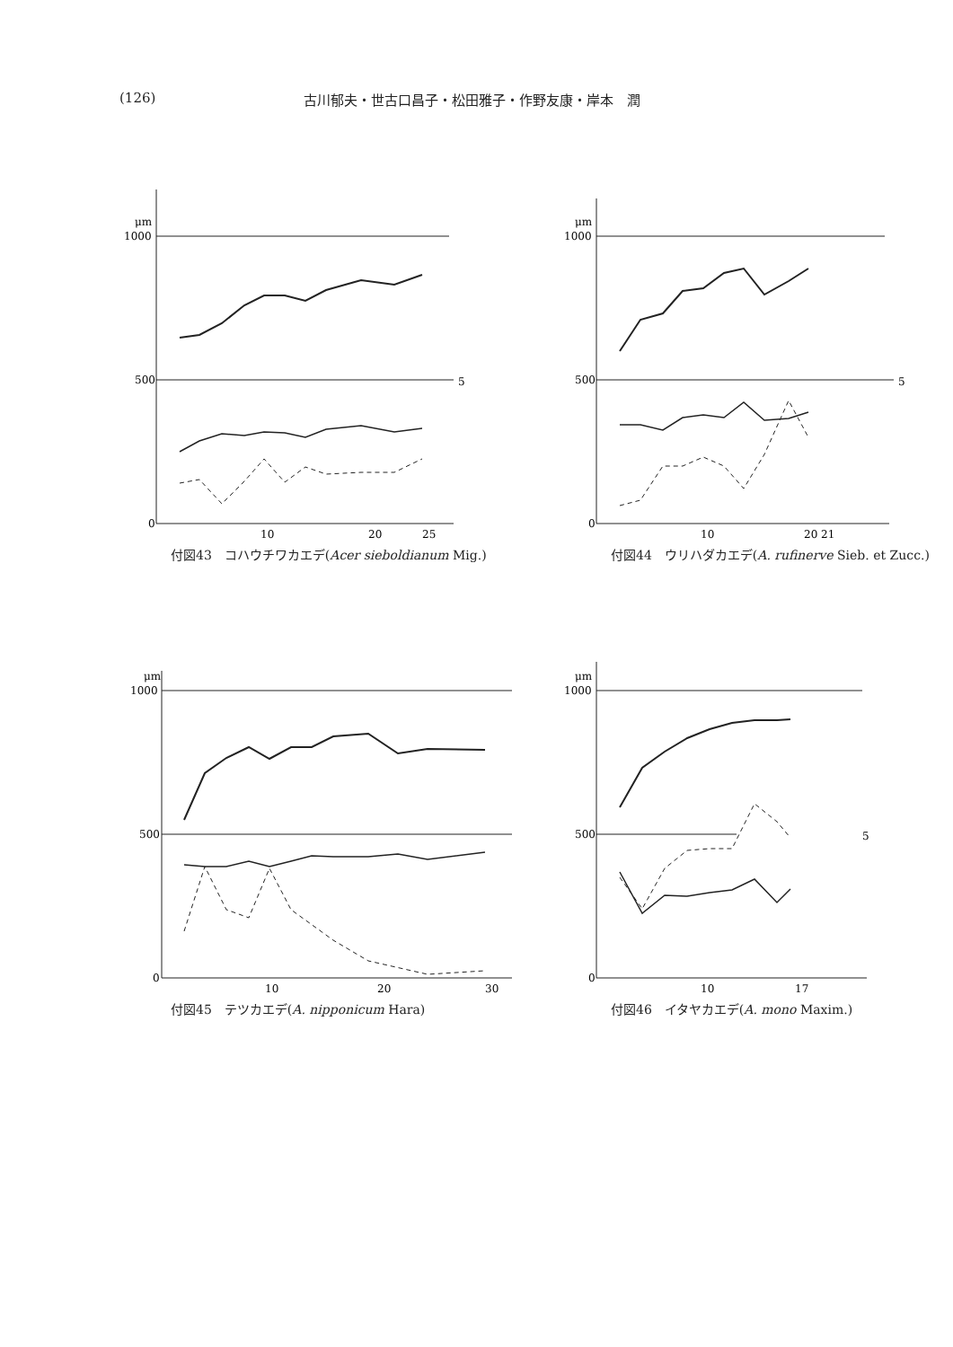(126) 古川郁夫・世古口昌子・松田雅子・作野友康・岸本　潤
μm
1000
500
0
10
20
25
5
付図43　コハウチワカエデ(Acer sieboldianum Mig.)
μm
1000
500
0
10
20 21
5
付図44　ウリハダカエデ(A. rufinerve Sieb. et Zucc.)
μm
1000
500
0
10
20
30
付図45　テツカエデ(A. nipponicum Hara)
μm
1000
500
0
10
17
5
付図46　イタヤカエデ(A. mono Maxim.)